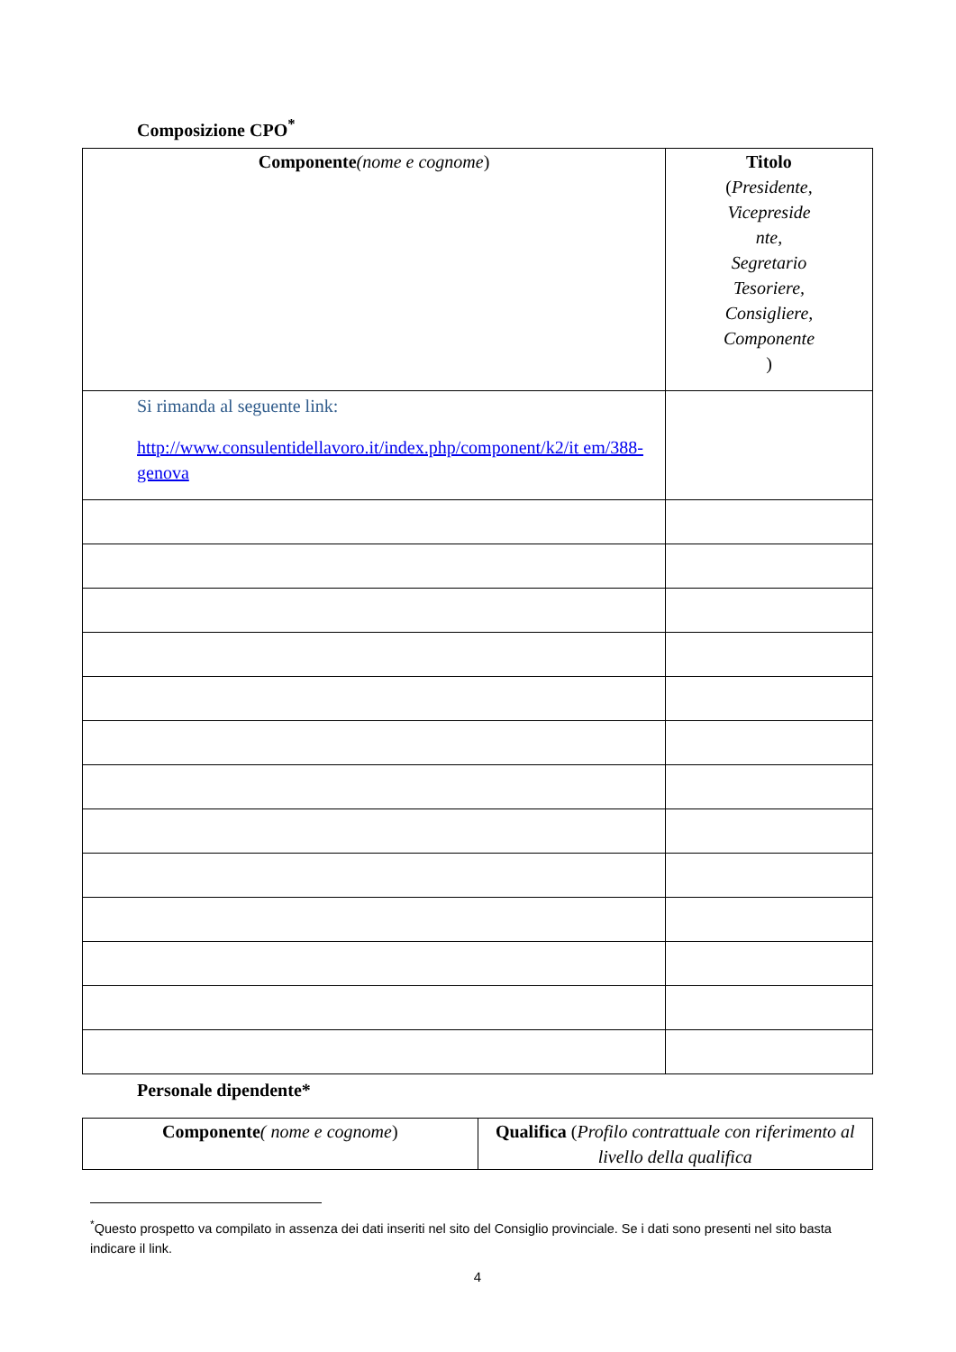Composizione CPO<sup>*</sup>
| Componente (nome e cognome ) | Titolo ( Presidente, Vicepreside nte, Segretario Tesoriere, Consigliere, Componente ) |
| --- | --- |
| Si rimanda al seguente link: http://www.consulentidellavoro.it/index.php/component/k2/it em/388-genova | |
Personale dipendente*
| Componente ( nome e cognome ) | Qualifica ( Profilo contrattuale con riferimento al livello della qualifica |
| --- | --- |
<sup>*</sup> Questo prospetto va compilato in assenza dei dati inseriti nel sito del Consiglio provinciale. Se i dati sono presenti nel sito basta indicare il link.
4